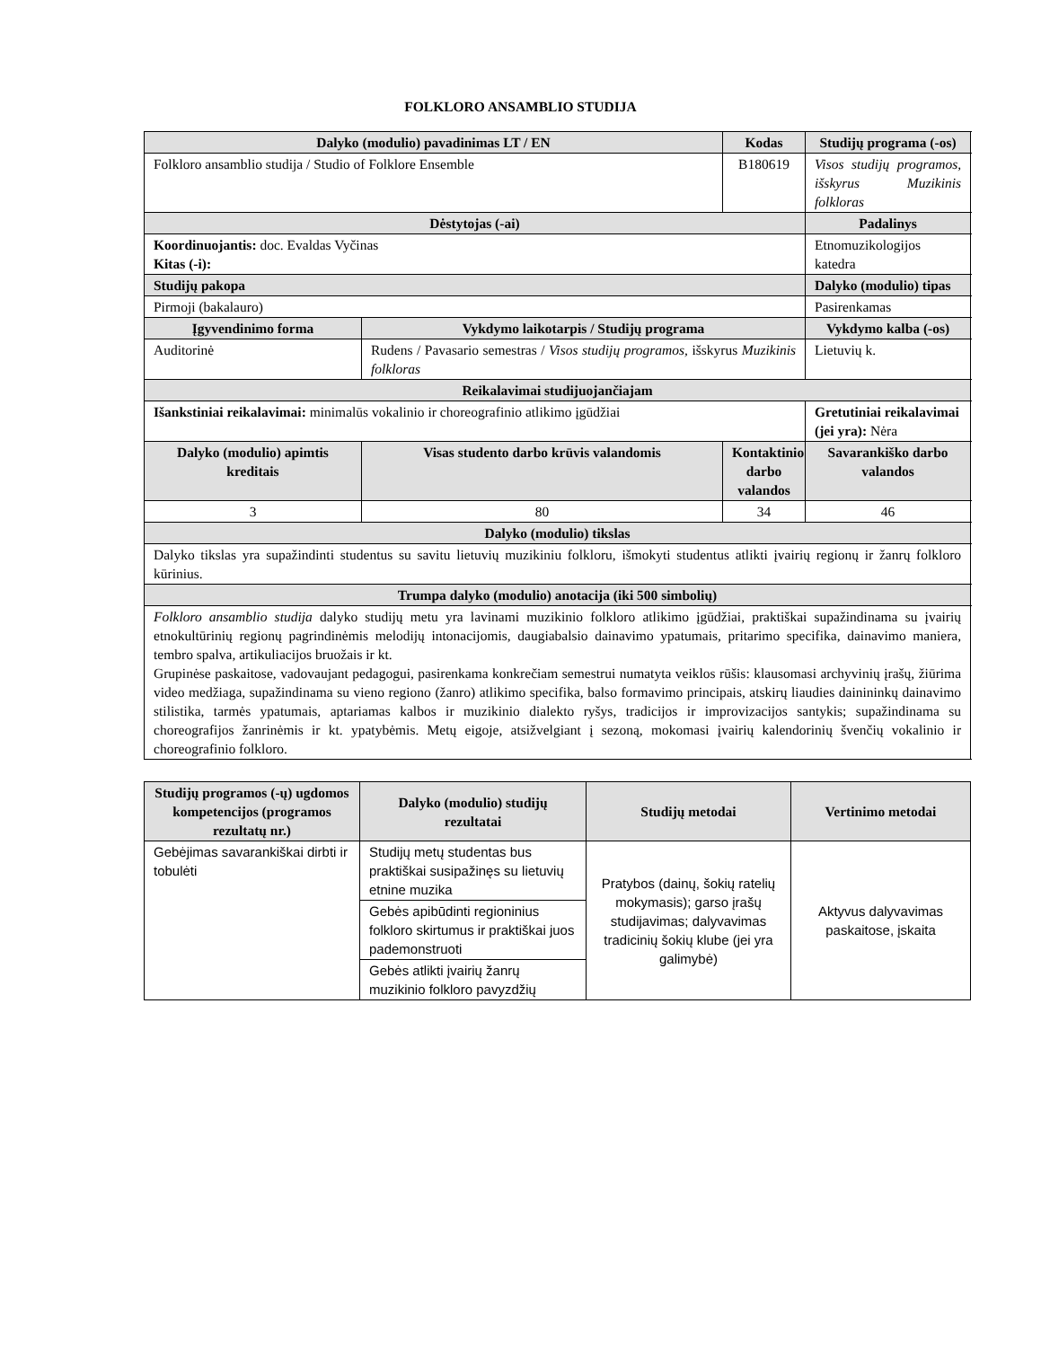FOLKLORO ANSAMBLIO STUDIJA
| Dalyko (modulio) pavadinimas LT / EN | | Kodas | Studijų programa (-os) |
| --- | --- | --- | --- |
| Folkloro ansamblio studija / Studio of Folklore Ensemble | | B180619 | Visos studijų programos, išskyrus Muzikinis folkloras |
| Dėstytojas (-ai) | | | Padalinys |
| Koordinuojantis: doc. Evaldas Vyčinas Kitas (-i): | | | Etnomuzikologijos katedra |
| Studijų pakopa | | | Dalyko (modulio) tipas |
| Pirmoji (bakalauro) | | | Pasirenkamas |
| Įgyvendinimo forma | Vykdymo laikotarpis / Studijų programa | | Vykdymo kalba (-os) |
| Auditorinė | Rudens / Pavasario semestras / Visos studijų programos, išskyrus Muzikinis folkloras | | Lietuvių k. |
| Reikalavimai studijuojančiajam | | | |
| Išankstiniai reikalavimai: minimalūs vokalinio ir choreografinio atlikimo įgūdžiai | | | Gretutiniai reikalavimai (jei yra): Nėra |
| Dalyko (modulio) apimtis kreditais | Visas studento darbo krūvis valandomis | Kontaktinio darbo valandos | Savarankiško darbo valandos |
| 3 | 80 | 34 | 46 |
| Dalyko (modulio) tikslas | | | |
| Dalyko tikslas yra supažindinti studentus su savitu lietuvių muzikiniu folkloru, išmokyti studentus atlikti įvairių regionų ir žanrų folkloro kūrinius. | | | |
| Trumpa dalyko (modulio) anotacija (iki 500 simbolių) | | | |
| Folkloro ansamblio studija dalyko studijų metu yra lavinami muzikinio folkloro atlikimo įgūdžiai, praktiškai supažindinama su įvairių etnokultūrinių regionų pagrindinėmis melodijų intonacijomis, daugiabalsio dainavimo ypatumais, pritarimo specifika, dainavimo maniera, tembro spalva, artikuliacijos bruožais ir kt. Grupinėse paskaitose, vadovaujant pedagogui, pasirenkama konkrečiam semestrui numatyta veiklos rūšis: klausomasi archyvinių įrašų, žiūrima video medžiaga, supažindinama su vieno regiono (žanro) atlikimo specifika, balso formavimo principais, atskirų liaudies dainininkų dainavimo stilistika, tarmės ypatumais, aptariamas kalbos ir muzikinio dialekto ryšys, tradicijos ir improvizacijos santykis; supažindinama su choreografijos žanrinėmis ir kt. ypatybėmis. Metų eigoje, atsižvelgiant į sezoną, mokomasi įvairių kalendorinių švenčių vokalinio ir choreografinio folkloro. | | | |
| Studijų programos (-ų) ugdomos kompetencijos (programos rezultatų nr.) | Dalyko (modulio) studijų rezultatai | Studijų metodai | Vertinimo metodai |
| --- | --- | --- | --- |
| Gebėjimas savarankiškai dirbti ir tobulėti | Studijų metų studentas bus praktiškai susipažinęs su lietuvių etnine muzika | Pratybos (dainų, šokių ratelių mokymasis); garso įrašų studijavimas; dalyvavimas tradicinių šokių klube (jei yra galimybė) | Aktyvus dalyvavimas paskaitose, įskaita |
| | Gebės apibūdinti regioninius folkloro skirtumus ir praktiškai juos pademonstruoti | | |
| | Gebės atlikti įvairių žanrų muzikinio folkloro pavyzdžių | | |